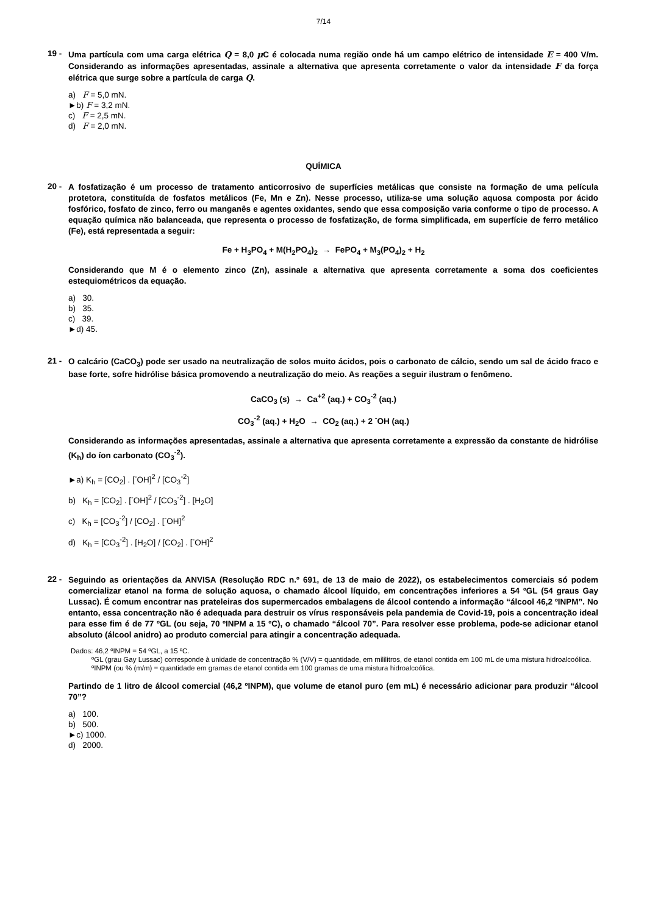7/14
19 -
Uma partícula com uma carga elétrica Q = 8,0 μ C é colocada numa região onde há um campo elétrico de intensidade E = 400 V/m. Considerando as informações apresentadas, assinale a alternativa que apresenta corretamente o valor da intensidade F da força elétrica que surge sobre a partícula de carga Q.
a) F = 5,0 mN.
►b) F = 3,2 mN.
c) F = 2,5 mN.
d) F = 2,0 mN.
QUÍMICA
20 -
A fosfatização é um processo de tratamento anticorrosivo de superfícies metálicas que consiste na formação de uma película protetora, constituída de fosfatos metálicos (Fe, Mn e Zn). Nesse processo, utiliza-se uma solução aquosa composta por ácido fosfórico, fosfato de zinco, ferro ou manganês e agentes oxidantes, sendo que essa composição varia conforme o tipo de processo. A equação química não balanceada, que representa o processo de fosfatização, de forma simplificada, em superfície de ferro metálico (Fe), está representada a seguir:
Fe + H<sub>3</sub>PO<sub>4</sub> + M(H<sub>2</sub>PO<sub>4</sub>)<sub>2</sub> → FePO<sub>4</sub> + M<sub>3</sub>(PO<sub>4</sub>)<sub>2</sub> + H<sub>2</sub>
Considerando que M é o elemento zinco (Zn), assinale a alternativa que apresenta corretamente a soma dos coeficientes estequiométricos da equação.
a) 30.
b) 35.
c) 39.
►d) 45.
21 -
O calcário (CaCO<sub>3</sub>) pode ser usado na neutralização de solos muito ácidos, pois o carbonato de cálcio, sendo um sal de ácido fraco e base forte, sofre hidrólise básica promovendo a neutralização do meio. As reações a seguir ilustram o fenômeno.
CaCO<sub>3</sub> (s) → Ca<sup>+2</sup> (aq.) + CO<sub>3</sub><sup>-2</sup> (aq.)
CO<sub>3</sub><sup>-2</sup> (aq.) + H<sub>2</sub>O → CO<sub>2</sub> (aq.) + 2 <sup>-</sup>OH (aq.)
Considerando as informações apresentadas, assinale a alternativa que apresenta corretamente a expressão da constante de hidrólise (K<sub>h</sub>) do íon carbonato (CO<sub>3</sub><sup>-2</sup>).
►a) K<sub>h</sub> = [CO<sub>2</sub>] . [<sup>-</sup>OH]<sup>2</sup> / [CO<sub>3</sub><sup>-2</sup>]
b) K<sub>h</sub> = [CO<sub>2</sub>] . [<sup>-</sup>OH]<sup>2</sup> / [CO<sub>3</sub><sup>-2</sup>] . [H<sub>2</sub>O]
c) K<sub>h</sub> = [CO<sub>3</sub><sup>-2</sup>] / [CO<sub>2</sub>] . [<sup>-</sup>OH]<sup>2</sup>
d) K<sub>h</sub> = [CO<sub>3</sub><sup>-2</sup>] . [H<sub>2</sub>O] / [CO<sub>2</sub>] . [<sup>-</sup>OH]<sup>2</sup>
22 -
Seguindo as orientações da ANVISA (Resolução RDC n.º 691, de 13 de maio de 2022), os estabelecimentos comerciais só podem comercializar etanol na forma de solução aquosa, o chamado álcool líquido, em concentrações inferiores a 54 ºGL (54 graus Gay Lussac). É comum encontrar nas prateleiras dos supermercados embalagens de álcool contendo a informação “álcool 46,2 ºINPM”. No entanto, essa concentração não é adequada para destruir os vírus responsáveis pela pandemia de Covid-19, pois a concentração ideal para esse fim é de 77 ºGL (ou seja, 70 ºINPM a 15 ºC), o chamado “álcool 70”. Para resolver esse problema, pode-se adicionar etanol absoluto (álcool anidro) ao produto comercial para atingir a concentração adequada.
Dados: 46,2 ºINPM = 54 ºGL, a 15 ºC.
ºGL (grau Gay Lussac) corresponde à unidade de concentração % (V/V) = quantidade, em mililitros, de etanol contida em 100 mL de uma mistura hidroalcoólica.
ºINPM (ou % (m/m) = quantidade em gramas de etanol contida em 100 gramas de uma mistura hidroalcoólica.
Partindo de 1 litro de álcool comercial (46,2 ºINPM), que volume de etanol puro (em mL) é necessário adicionar para produzir “álcool 70”?
a) 100.
b) 500.
►c) 1000.
d) 2000.